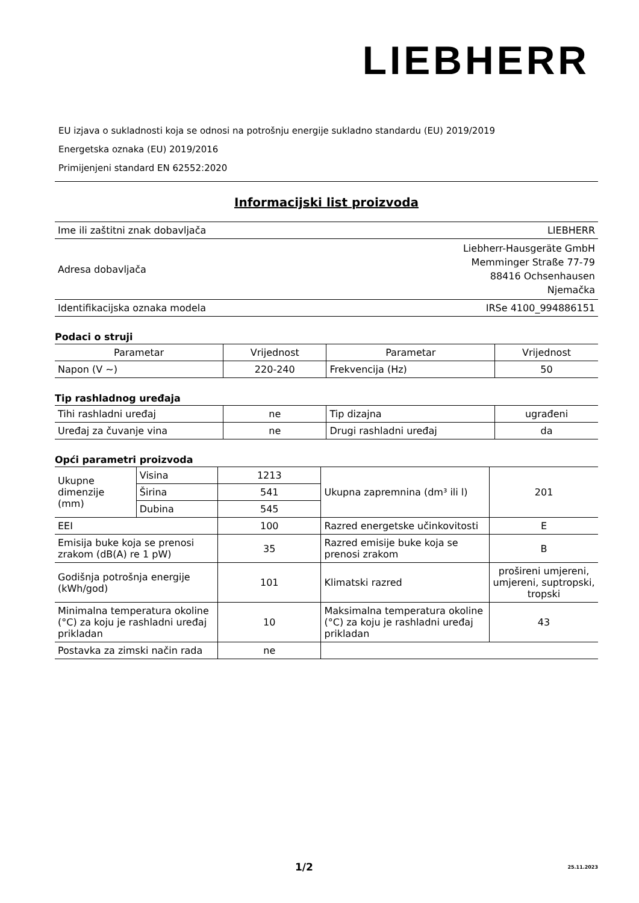LIEBHERR
EU izjava o sukladnosti koja se odnosi na potrošnju energije sukladno standardu (EU) 2019/2019
Energetska oznaka (EU) 2019/2016
Primijenjeni standard EN 62552:2020
Informacijski list proizvoda
| Ime ili zaštitni znak dobavljača | LIEBHERR |
| Adresa dobavljača | Liebherr-Hausgeräte GmbH Memminger Straße 77-79 88416 Ochsenhausen Njemačka |
| Identifikacijska oznaka modela | IRSe 4100_994886151 |
Podaci o struji
| Parametar | Vrijednost | Parametar | Vrijednost |
| --- | --- | --- | --- |
| Napon (V ~) | 220-240 | Frekvencija (Hz) | 50 |
Tip rashladnog uređaja
| Tihi rashladni uređaj | ne | Tip dizajna | ugrađeni |
| Uređaj za čuvanje vina | ne | Drugi rashladni uređaj | da |
Opći parametri proizvoda
| Ukupne dimenzije (mm) | Visina | 1213 | Ukupna zapremnina (dm³ ili l) | 201 |
| | Širina | 541 | | |
| | Dubina | 545 | | |
| EEI | | 100 | Razred energetske učinkovitosti | E |
| Emisija buke koja se prenosi zrakom (dB(A) re 1 pW) | | 35 | Razred emisije buke koja se prenosi zrakom | B |
| Godišnja potrošnja energije (kWh/god) | | 101 | Klimatski razred | prošireni umjereni, umjereni, suptropski, tropski |
| Minimalna temperatura okoline (°C) za koju je rashladni uređaj prikladan | | 10 | Maksimalna temperatura okoline (°C) za koju je rashladni uređaj prikladan | 43 |
| Postavka za zimski način rada | | ne | | |
1/2 25.11.2023